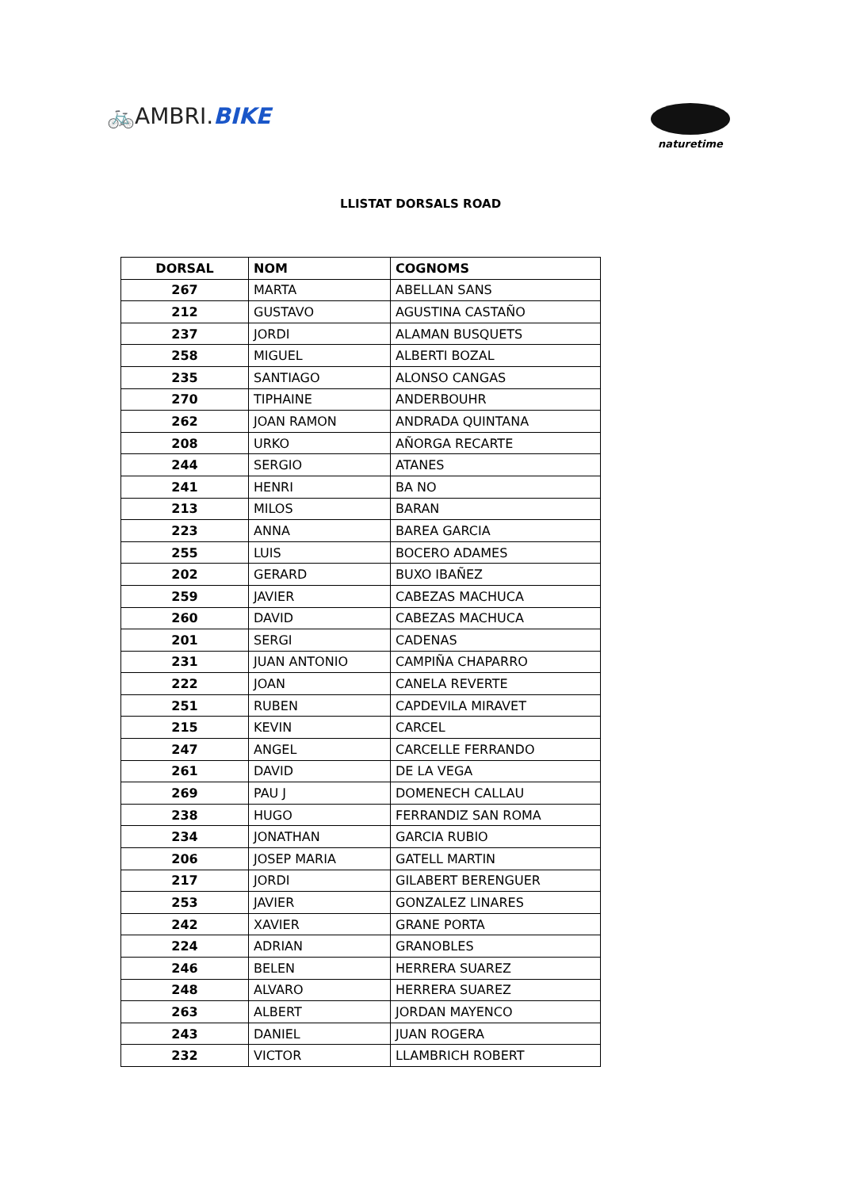🚲AMBRI.BIKE
naturetime
LLISTAT DORSALS ROAD
| DORSAL | NOM | COGNOMS |
| --- | --- | --- |
| 267 | MARTA | ABELLAN SANS |
| 212 | GUSTAVO | AGUSTINA CASTAÑO |
| 237 | JORDI | ALAMAN BUSQUETS |
| 258 | MIGUEL | ALBERTI BOZAL |
| 235 | SANTIAGO | ALONSO CANGAS |
| 270 | TIPHAINE | ANDERBOUHR |
| 262 | JOAN RAMON | ANDRADA QUINTANA |
| 208 | URKO | AÑORGA RECARTE |
| 244 | SERGIO | ATANES |
| 241 | HENRI | BA NO |
| 213 | MILOS | BARAN |
| 223 | ANNA | BAREA GARCIA |
| 255 | LUIS | BOCERO ADAMES |
| 202 | GERARD | BUXO IBAÑEZ |
| 259 | JAVIER | CABEZAS MACHUCA |
| 260 | DAVID | CABEZAS MACHUCA |
| 201 | SERGI | CADENAS |
| 231 | JUAN ANTONIO | CAMPIÑA CHAPARRO |
| 222 | JOAN | CANELA REVERTE |
| 251 | RUBEN | CAPDEVILA MIRAVET |
| 215 | KEVIN | CARCEL |
| 247 | ANGEL | CARCELLE FERRANDO |
| 261 | DAVID | DE LA VEGA |
| 269 | PAU J | DOMENECH CALLAU |
| 238 | HUGO | FERRANDIZ SAN ROMA |
| 234 | JONATHAN | GARCIA RUBIO |
| 206 | JOSEP MARIA | GATELL MARTIN |
| 217 | JORDI | GILABERT BERENGUER |
| 253 | JAVIER | GONZALEZ LINARES |
| 242 | XAVIER | GRANE PORTA |
| 224 | ADRIAN | GRANOBLES |
| 246 | BELEN | HERRERA SUAREZ |
| 248 | ALVARO | HERRERA SUAREZ |
| 263 | ALBERT | JORDAN MAYENCO |
| 243 | DANIEL | JUAN ROGERA |
| 232 | VICTOR | LLAMBRICH ROBERT |